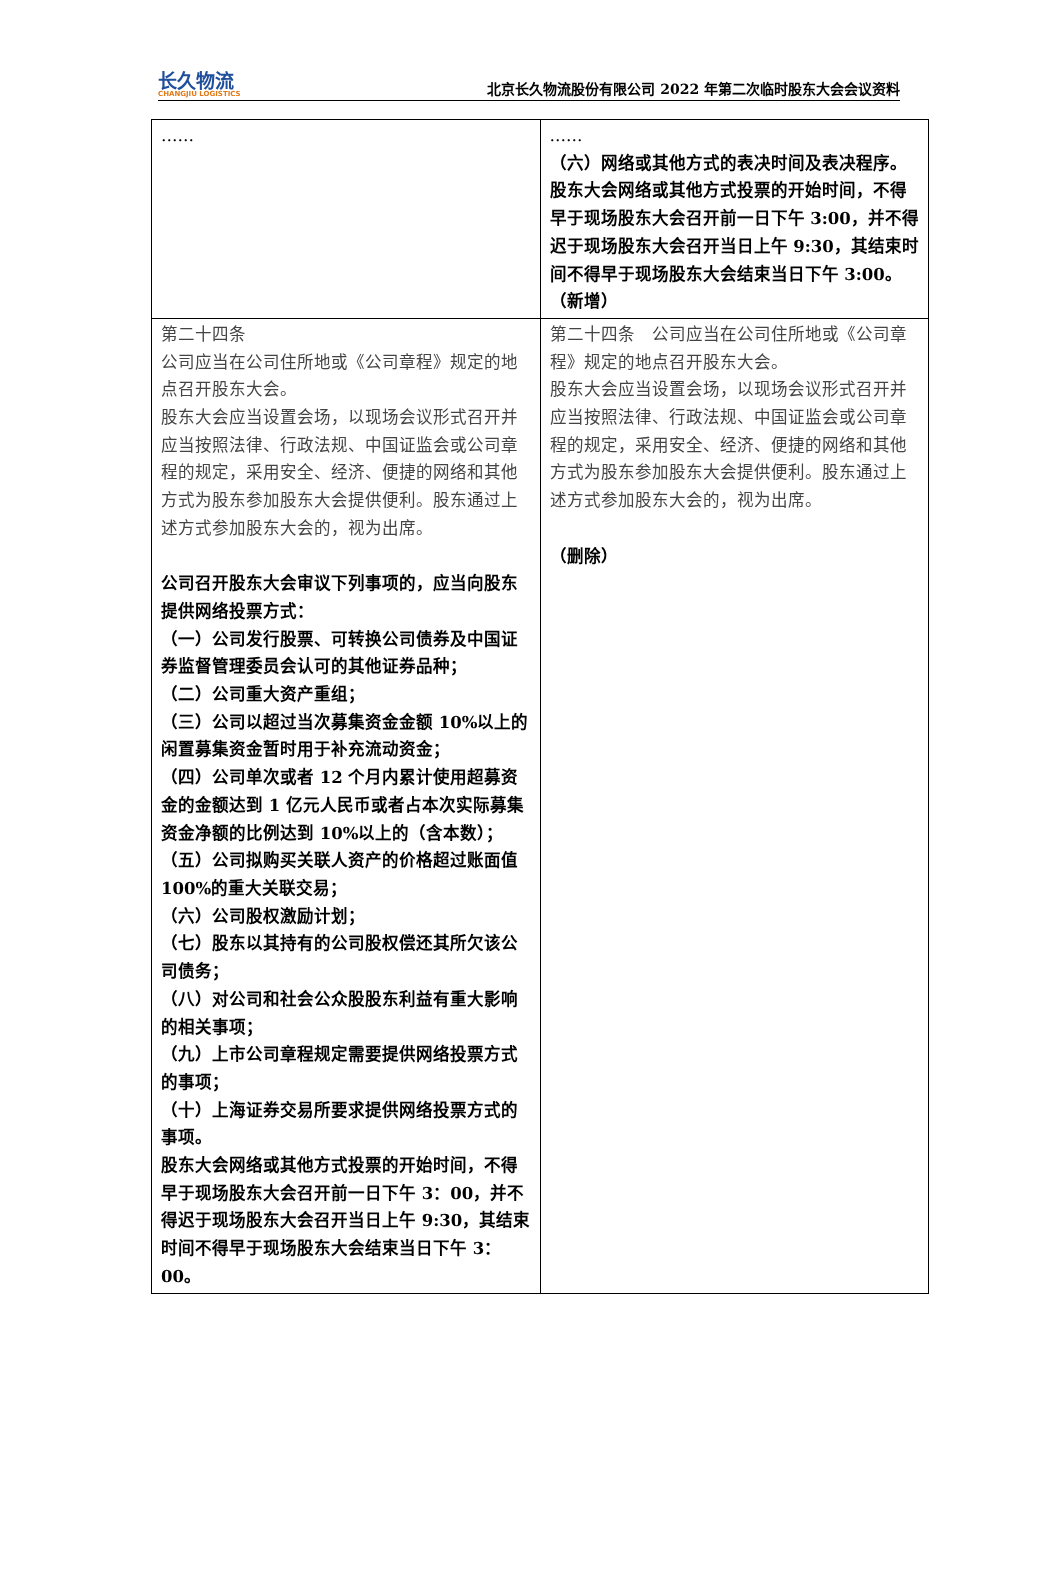长久物流
CHANGJIU LOGISTICS
北京长久物流股份有限公司 2022 年第二次临时股东大会会议资料
| …… | …… （六）网络或其他方式的表决时间及表决程序。 股东大会网络或其他方式投票的开始时间，不得早于现场股东大会召开前一日下午 3:00，并不得迟于现场股东大会召开当日上午 9:30，其结束时间不得早于现场股东大会结束当日下午 3:00。（新增） |
| 第二十四条 公司应当在公司住所地或《公司章程》规定的地点召开股东大会。 股东大会应当设置会场，以现场会议形式召开并应当按照法律、行政法规、中国证监会或公司章程的规定，采用安全、经济、便捷的网络和其他方式为股东参加股东大会提供便利。股东通过上述方式参加股东大会的，视为出席。 公司召开股东大会审议下列事项的，应当向股东提供网络投票方式： （一）公司发行股票、可转换公司债券及中国证券监督管理委员会认可的其他证券品种； （二）公司重大资产重组； （三）公司以超过当次募集资金金额 10%以上的闲置募集资金暂时用于补充流动资金； （四）公司单次或者 12 个月内累计使用超募资金的金额达到 1 亿元人民币或者占本次实际募集资金净额的比例达到 10%以上的（含本数）； （五）公司拟购买关联人资产的价格超过账面值 100%的重大关联交易； （六）公司股权激励计划； （七）股东以其持有的公司股权偿还其所欠该公司债务； （八）对公司和社会公众股股东利益有重大影响的相关事项； （九）上市公司章程规定需要提供网络投票方式的事项； （十）上海证券交易所要求提供网络投票方式的事项。 股东大会网络或其他方式投票的开始时间，不得早于现场股东大会召开前一日下午 3：00，并不得迟于现场股东大会召开当日上午 9:30，其结束时间不得早于现场股东大会结束当日下午 3：00。 | 第二十四条 公司应当在公司住所地或《公司章程》规定的地点召开股东大会。 股东大会应当设置会场，以现场会议形式召开并应当按照法律、行政法规、中国证监会或公司章程的规定，采用安全、经济、便捷的网络和其他方式为股东参加股东大会提供便利。股东通过上述方式参加股东大会的，视为出席。 （删除） |